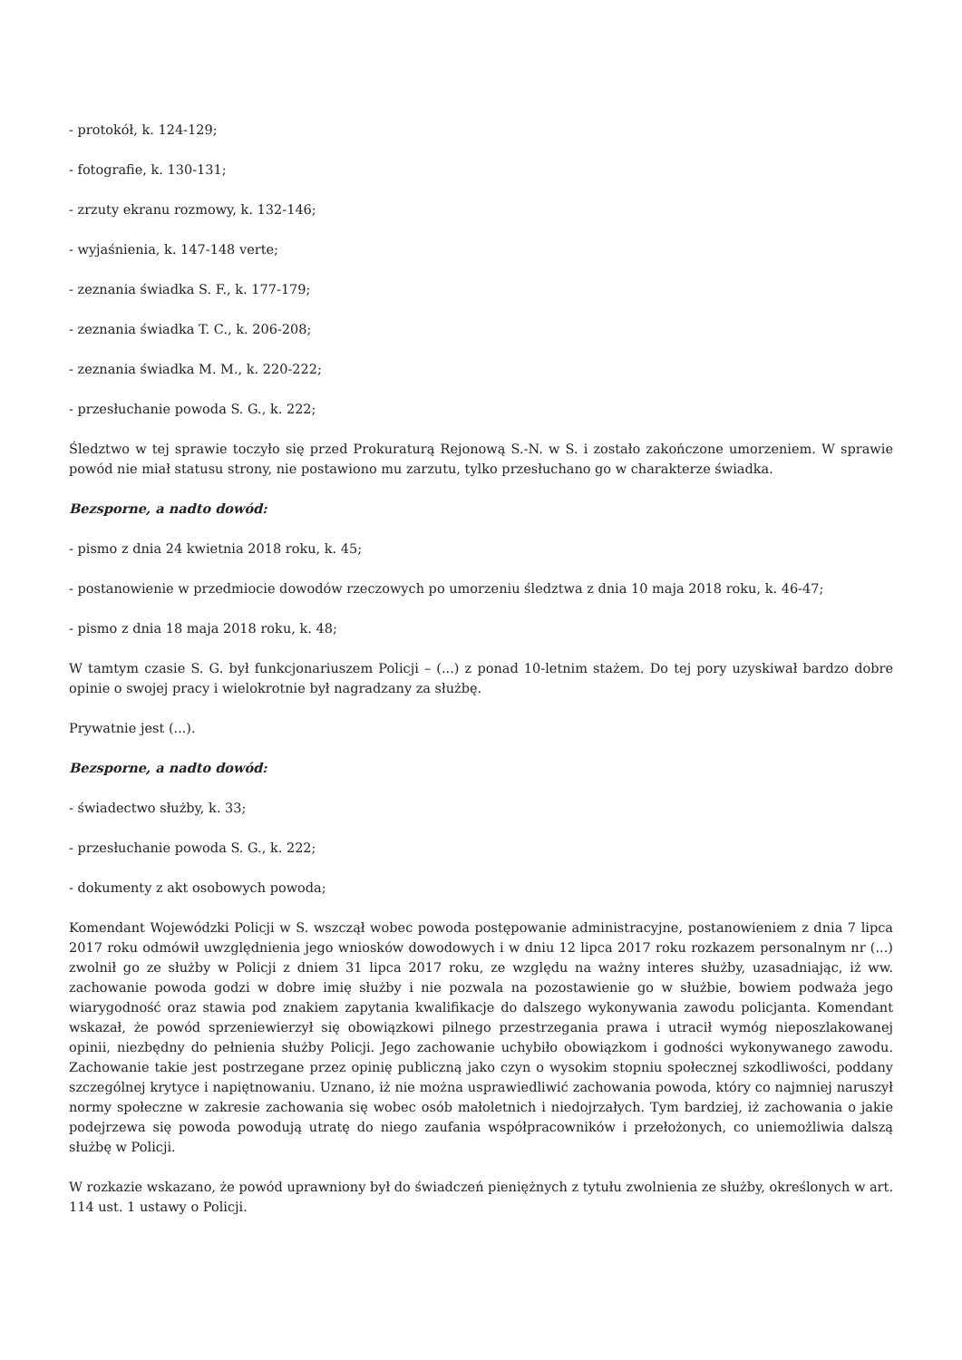- protokół, k. 124-129;
- fotografie, k. 130-131;
- zrzuty ekranu rozmowy, k. 132-146;
- wyjaśnienia, k. 147-148 verte;
- zeznania świadka S. F., k. 177-179;
- zeznania świadka T. C., k. 206-208;
- zeznania świadka M. M., k. 220-222;
- przesłuchanie powoda S. G., k. 222;
Śledztwo w tej sprawie toczyło się przed Prokuraturą Rejonową S.-N. w S. i zostało zakończone umorzeniem. W sprawie powód nie miał statusu strony, nie postawiono mu zarzutu, tylko przesłuchano go w charakterze świadka.
Bezsporne, a nadto dowód:
- pismo z dnia 24 kwietnia 2018 roku, k. 45;
- postanowienie w przedmiocie dowodów rzeczowych po umorzeniu śledztwa z dnia 10 maja 2018 roku, k. 46-47;
- pismo z dnia 18 maja 2018 roku, k. 48;
W tamtym czasie S. G. był funkcjonariuszem Policji – (...) z ponad 10-letnim stażem. Do tej pory uzyskiwał bardzo dobre opinie o swojej pracy i wielokrotnie był nagradzany za służbę.
Prywatnie jest (...).
Bezsporne, a nadto dowód:
- świadectwo służby, k. 33;
- przesłuchanie powoda S. G., k. 222;
- dokumenty z akt osobowych powoda;
Komendant Wojewódzki Policji w S. wszczął wobec powoda postępowanie administracyjne, postanowieniem z dnia 7 lipca 2017 roku odmówił uwzględnienia jego wniosków dowodowych i w dniu 12 lipca 2017 roku rozkazem personalnym nr (...) zwolnił go ze służby w Policji z dniem 31 lipca 2017 roku, ze względu na ważny interes służby, uzasadniając, iż ww. zachowanie powoda godzi w dobre imię służby i nie pozwala na pozostawienie go w służbie, bowiem podważa jego wiarygodność oraz stawia pod znakiem zapytania kwalifikacje do dalszego wykonywania zawodu policjanta. Komendant wskazał, że powód sprzeniewierzył się obowiązkowi pilnego przestrzegania prawa i utracił wymóg nieposzlakowanej opinii, niezbędny do pełnienia służby Policji. Jego zachowanie uchybiło obowiązkom i godności wykonywanego zawodu. Zachowanie takie jest postrzegane przez opinię publiczną jako czyn o wysokim stopniu społecznej szkodliwości, poddany szczególnej krytyce i napiętnowaniu. Uznano, iż nie można usprawiedliwić zachowania powoda, który co najmniej naruszył normy społeczne w zakresie zachowania się wobec osób małoletnich i niedojrzałych. Tym bardziej, iż zachowania o jakie podejrzewa się powoda powodują utratę do niego zaufania współpracowników i przełożonych, co uniemożliwia dalszą służbę w Policji.
W rozkazie wskazano, że powód uprawniony był do świadczeń pieniężnych z tytułu zwolnienia ze służby, określonych w art. 114 ust. 1 ustawy o Policji.